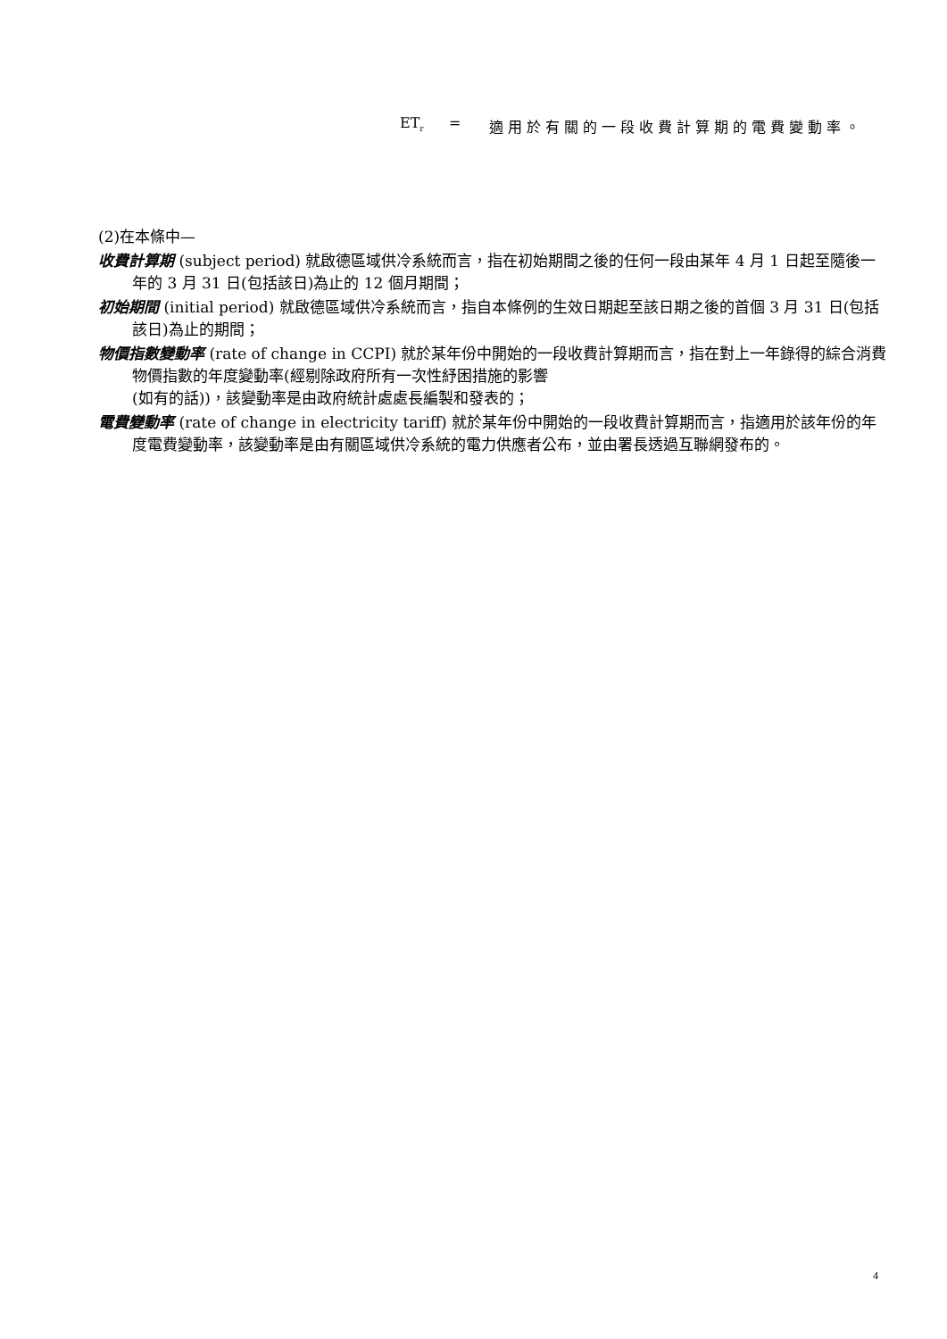ET<sub>r</sub> = 適用於有關的一段收費計算期的電費變動率。
(2)在本條中—
收費計算期 (subject period) 就啟德區域供冷系統而言，指在初始期間之後的任何一段由某年 4 月 1 日起至隨後一年的 3 月 31 日(包括該日)為止的 12 個月期間；
初始期間 (initial period) 就啟德區域供冷系統而言，指自本條例的生效日期起至該日期之後的首個 3 月 31 日(包括該日)為止的期間；
物價指數變動率 (rate of change in CCPI) 就於某年份中開始的一段收費計算期而言，指在對上一年錄得的綜合消費物價指數的年度變動率(經剔除政府所有一次性紓困措施的影響
(如有的話))，該變動率是由政府統計處處長編製和發表的；
電費變動率 (rate of change in electricity tariff) 就於某年份中開始的一段收費計算期而言，指適用於該年份的年度電費變動率，該變動率是由有關區域供冷系統的電力供應者公布，並由署長透過互聯網發布的。
4